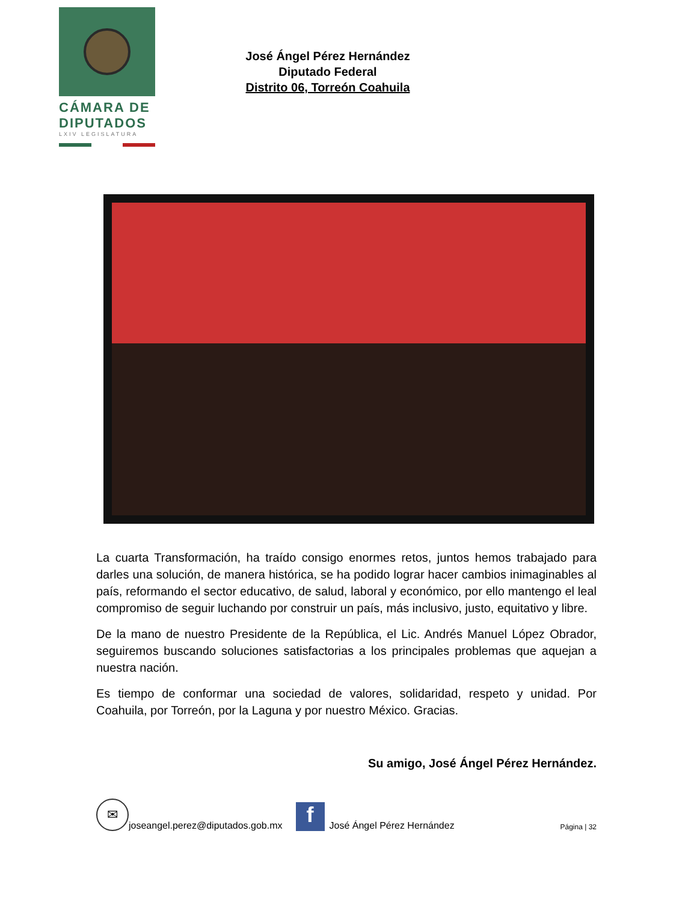CÁMARA DE
DIPUTADOS
LXIV LEGISLATURA
José Ángel Pérez Hernández
Diputado Federal
Distrito 06, Torreón Coahuila
La cuarta Transformación, ha traído consigo enormes retos, juntos hemos trabajado para darles una solución, de manera histórica, se ha podido lograr hacer cambios inimaginables al país, reformando el sector educativo, de salud, laboral y económico, por ello mantengo el leal compromiso de seguir luchando por construir un país, más inclusivo, justo, equitativo y libre.
De la mano de nuestro Presidente de la República, el Lic. Andrés Manuel López Obrador, seguiremos buscando soluciones satisfactorias a los principales problemas que aquejan a nuestra nación.
Es tiempo de conformar una sociedad de valores, solidaridad, respeto y unidad. Por Coahuila, por Torreón, por la Laguna y por nuestro México. Gracias.
Su amigo, José Ángel Pérez Hernández.
✉
joseangel.perez@diputados.gob.mx
f
José Ángel Pérez Hernández Página | 32